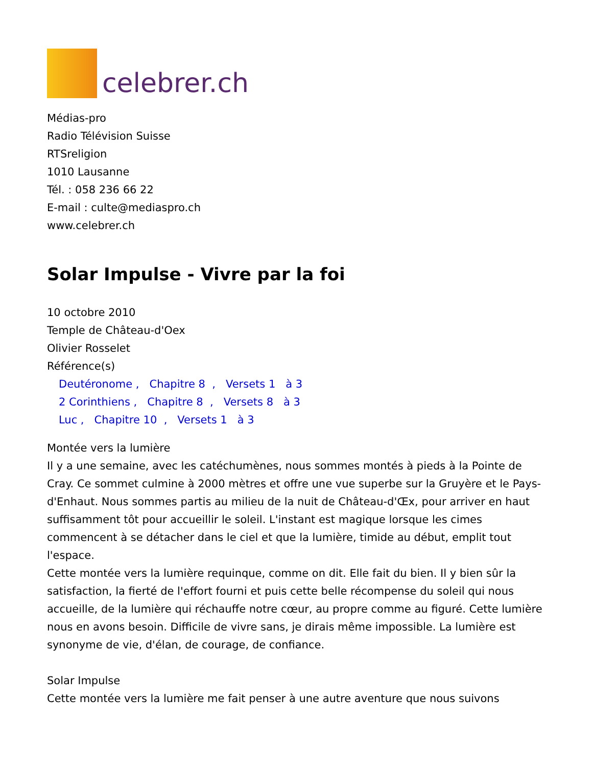celebrer.ch
Médias-pro
Radio Télévision Suisse
RTSreligion
1010 Lausanne
Tél. : 058 236 66 22
E-mail : culte@mediaspro.ch
www.celebrer.ch
Solar Impulse - Vivre par la foi
10 octobre 2010
Temple de Château-d'Oex
Olivier Rosselet
Référence(s)
Deutéronome , Chapitre 8 , Versets 1 à 3
2 Corinthiens , Chapitre 8 , Versets 8 à 3
Luc , Chapitre 10 , Versets 1 à 3
Montée vers la lumière
Il y a une semaine, avec les catéchumènes, nous sommes montés à pieds à la Pointe de Cray. Ce sommet culmine à 2000 mètres et offre une vue superbe sur la Gruyère et le Pays-d'Enhaut. Nous sommes partis au milieu de la nuit de Château-d'Œx, pour arriver en haut suffisamment tôt pour accueillir le soleil. L'instant est magique lorsque les cimes commencent à se détacher dans le ciel et que la lumière, timide au début, emplit tout l'espace.
Cette montée vers la lumière requinque, comme on dit. Elle fait du bien. Il y bien sûr la satisfaction, la fierté de l'effort fourni et puis cette belle récompense du soleil qui nous accueille, de la lumière qui réchauffe notre cœur, au propre comme au figuré. Cette lumière nous en avons besoin. Difficile de vivre sans, je dirais même impossible. La lumière est synonyme de vie, d'élan, de courage, de confiance.
Solar Impulse
Cette montée vers la lumière me fait penser à une autre aventure que nous suivons